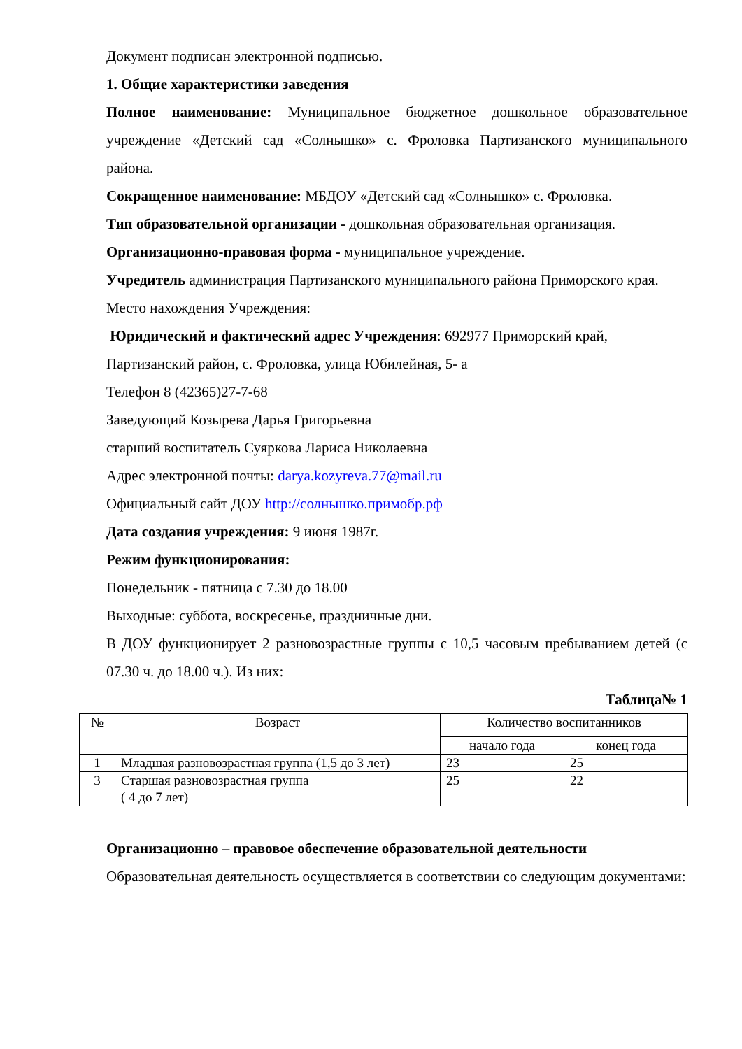Документ подписан электронной подписью.
1. Общие характеристики заведения
Полное наименование: Муниципальное бюджетное дошкольное образовательное учреждение «Детский сад «Солнышко» с. Фроловка Партизанского муниципального района.
Сокращенное наименование: МБДОУ «Детский сад «Солнышко» с. Фроловка.
Тип образовательной организации - дошкольная образовательная организация.
Организационно-правовая форма - муниципальное учреждение.
Учредитель администрация Партизанского муниципального района Приморского края.
Место нахождения Учреждения:
Юридический и фактический адрес Учреждения: 692977 Приморский край,
Партизанский район, с. Фроловка, улица Юбилейная, 5- а
Телефон 8 (42365)27-7-68
Заведующий Козырева Дарья Григорьевна
старший воспитатель Суяркова Лариса Николаевна
Адрес электронной почты: darya.kozyreva.77@mail.ru
Официальный сайт ДОУ http://солнышко.примобр.рф
Дата создания учреждения: 9 июня 1987г.
Режим функционирования:
Понедельник - пятница с 7.30 до 18.00
Выходные: суббота, воскресенье, праздничные дни.
В ДОУ функционирует 2 разновозрастные группы с 10,5 часовым пребыванием детей (с 07.30 ч. до 18.00 ч.). Из них:
Таблица№ 1
| № | Возраст | Количество воспитанников | |
| --- | --- | --- | --- |
| | | начало года | конец года |
| 1 | Младшая разновозрастная группа (1,5 до 3 лет) | 23 | 25 |
| 3 | Старшая разновозрастная группа ( 4 до 7 лет) | 25 | 22 |
Организационно – правовое обеспечение образовательной деятельности
Образовательная деятельность осуществляется в соответствии со следующим документами: